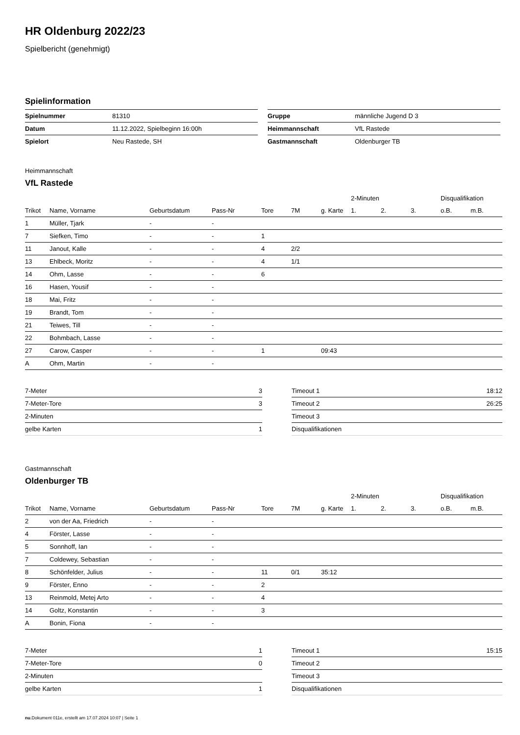HR Oldenburg 2022/23
Spielbericht (genehmigt)
Spielinformation
| Spielnummer | 81310 |
| Datum | 11.12.2022, Spielbeginn 16:00h |
| Spielort | Neu Rastede, SH |
| Gruppe | männliche Jugend D 3 |
| Heimmannschaft | VfL Rastede |
| Gastmannschaft | Oldenburger TB |
Heimmannschaft
VfL Rastede
| | | | | | | | 2-Minuten | | | Disqualifikation | |
| --- | --- | --- | --- | --- | --- | --- | --- | --- | --- | --- | --- |
| Trikot | Name, Vorname | Geburtsdatum | Pass-Nr | Tore | 7M | g. Karte | 1. | 2. | 3. | o.B. | m.B. |
| 1 | Müller, Tjark | - | - | | | | | | | | |
| 7 | Siefken, Timo | - | - | 1 | | | | | | | |
| 11 | Janout, Kalle | - | - | 4 | 2/2 | | | | | | |
| 13 | Ehlbeck, Moritz | - | - | 4 | 1/1 | | | | | | |
| 14 | Ohm, Lasse | - | - | 6 | | | | | | | |
| 16 | Hasen, Yousif | - | - | | | | | | | | |
| 18 | Mai, Fritz | - | - | | | | | | | | |
| 19 | Brandt, Tom | - | - | | | | | | | | |
| 21 | Teiwes, Till | - | - | | | | | | | | |
| 22 | Bohmbach, Lasse | - | - | | | | | | | | |
| 27 | Carow, Casper | - | - | 1 | | 09:43 | | | | | |
| A | Ohm, Martin | - | - | | | | | | | | |
| 7-Meter | 3 |
| 7-Meter-Tore | 3 |
| 2-Minuten | |
| gelbe Karten | 1 |
| Timeout 1 | 18:12 |
| Timeout 2 | 26:25 |
| Timeout 3 | |
| Disqualifikationen | |
Gastmannschaft
Oldenburger TB
| | | | | | | | 2-Minuten | | | Disqualifikation | |
| --- | --- | --- | --- | --- | --- | --- | --- | --- | --- | --- | --- |
| Trikot | Name, Vorname | Geburtsdatum | Pass-Nr | Tore | 7M | g. Karte | 1. | 2. | 3. | o.B. | m.B. |
| 2 | von der Aa, Friedrich | - | - | | | | | | | | |
| 4 | Förster, Lasse | - | - | | | | | | | | |
| 5 | Sonnhoff, Ian | - | - | | | | | | | | |
| 7 | Coldewey, Sebastian | - | - | | | | | | | | |
| 8 | Schönfelder, Julius | - | - | 11 | 0/1 | 35:12 | | | | | |
| 9 | Förster, Enno | - | - | 2 | | | | | | | |
| 13 | Reinmold, Metej Arto | - | - | 4 | | | | | | | |
| 14 | Goltz, Konstantin | - | - | 3 | | | | | | | |
| A | Bonin, Fiona | - | - | | | | | | | | |
| 7-Meter | 1 |
| 7-Meter-Tore | 0 |
| 2-Minuten | |
| gelbe Karten | 1 |
| Timeout 1 | 15:15 |
| Timeout 2 | |
| Timeout 3 | |
| Disqualifikationen | |
nu.Dokument 011e, erstellt am 17.07.2024 10:07 | Seite 1